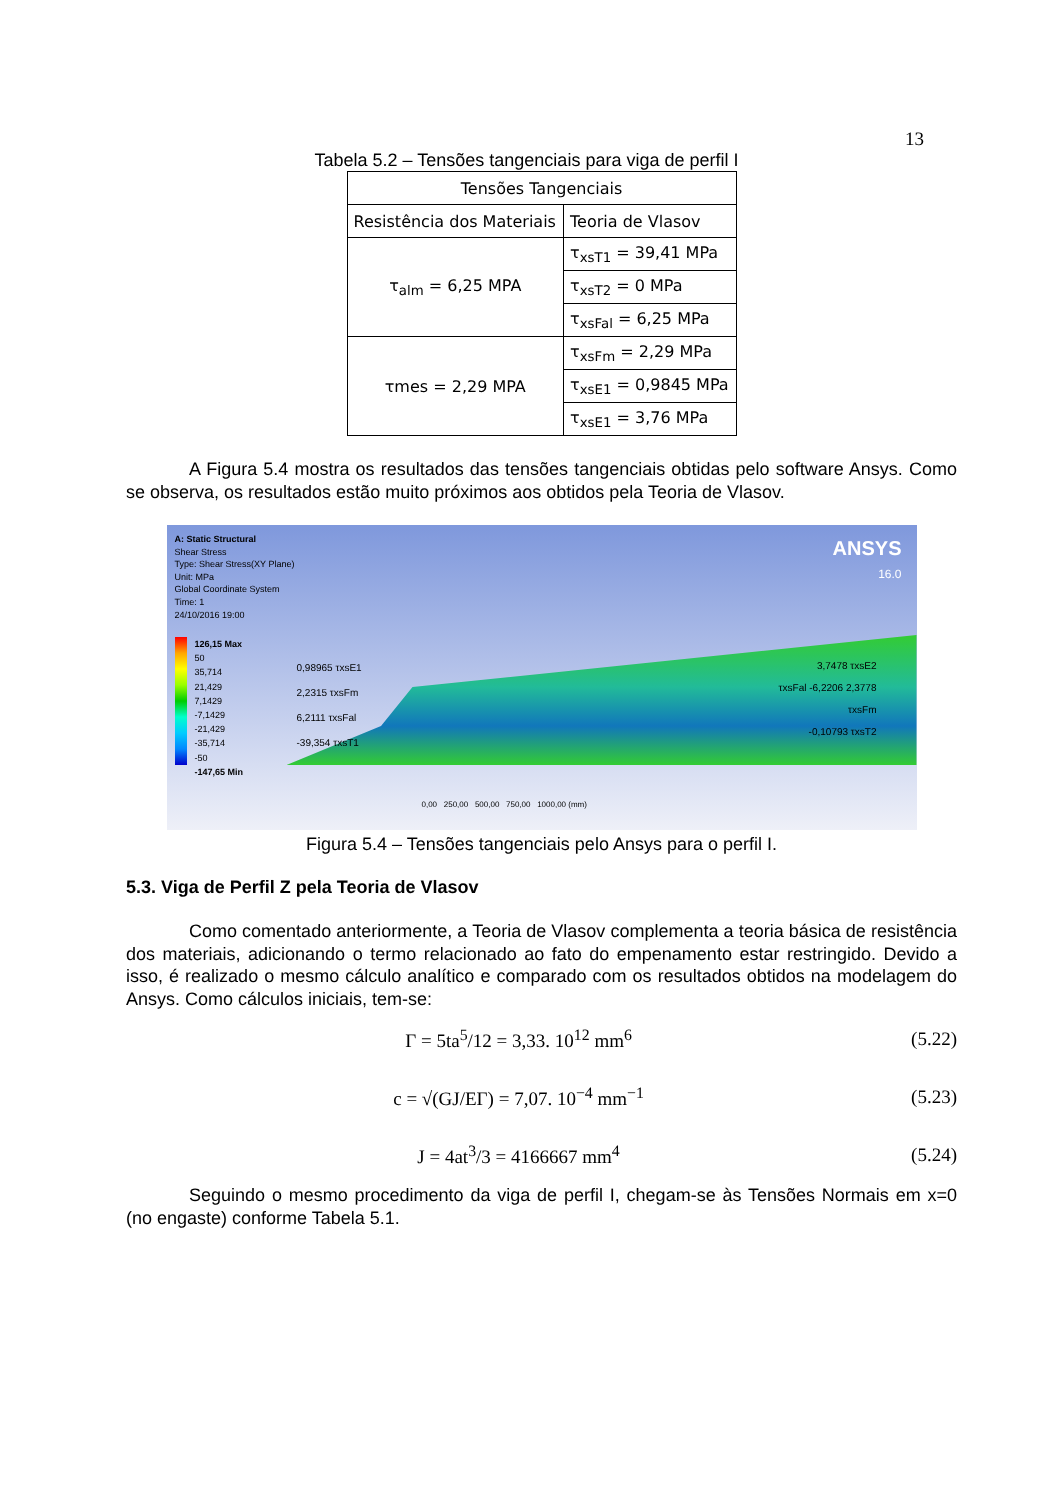13
Tabela 5.2 – Tensões tangenciais para viga de perfil I
| Tensões Tangenciais | |
| Resistência dos Materiais | Teoria de Vlasov |
| τ<sub>alm</sub> = 6,25 MPA | τ<sub>xsT1</sub> = 39,41 MPa |
| | τ<sub>xsT2</sub> = 0 MPa |
| | τ<sub>xsFal</sub> = 6,25 MPa |
| τmes = 2,29 MPA | τ<sub>xsFm</sub> = 2,29 MPa |
| | τ<sub>xsE1</sub> = 0,9845 MPa |
| | τ<sub>xsE1</sub> = 3,76 MPa |
A Figura 5.4 mostra os resultados das tensões tangenciais obtidas pelo software Ansys. Como se observa, os resultados estão muito próximos aos obtidos pela Teoria de Vlasov.
A: Static Structural
Shear Stress
Type: Shear Stress(XY Plane)
Unit: MPa
Global Coordinate System
Time: 1
24/10/2016 19:00
ANSYS
16.0
126,15 Max
50
35,714
21,429
7,1429
-7,1429
-21,429
-35,714
-50
-147,65 Min
0,98965 τxsE1
2,2315 τxsFm
6,2111 τxsFal
-39,354 τxsT1
3,7478 τxsE2
τxsFal -6,2206 2,3778
τxsFm
-0,10793 τxsT2
0,00 250,00 500,00 750,00 1000,00 (mm)
Figura 5.4 – Tensões tangenciais pelo Ansys para o perfil I.
5.3. Viga de Perfil Z pela Teoria de Vlasov
Como comentado anteriormente, a Teoria de Vlasov complementa a teoria básica de resistência dos materiais, adicionando o termo relacionado ao fato do empenamento estar restringido. Devido a isso, é realizado o mesmo cálculo analítico e comparado com os resultados obtidos na modelagem do Ansys. Como cálculos iniciais, tem-se:
Γ = 5ta<sup>5</sup>/12 = 3,33. 10<sup>12</sup> mm<sup>6</sup> (5.22)
c = √(GJ/EΓ) = 7,07. 10<sup>−4</sup> mm<sup>−1</sup> (5.23)
J = 4at<sup>3</sup>/3 = 4166667 mm<sup>4</sup> (5.24)
Seguindo o mesmo procedimento da viga de perfil I, chegam-se às Tensões Normais em x=0 (no engaste) conforme Tabela 5.1.